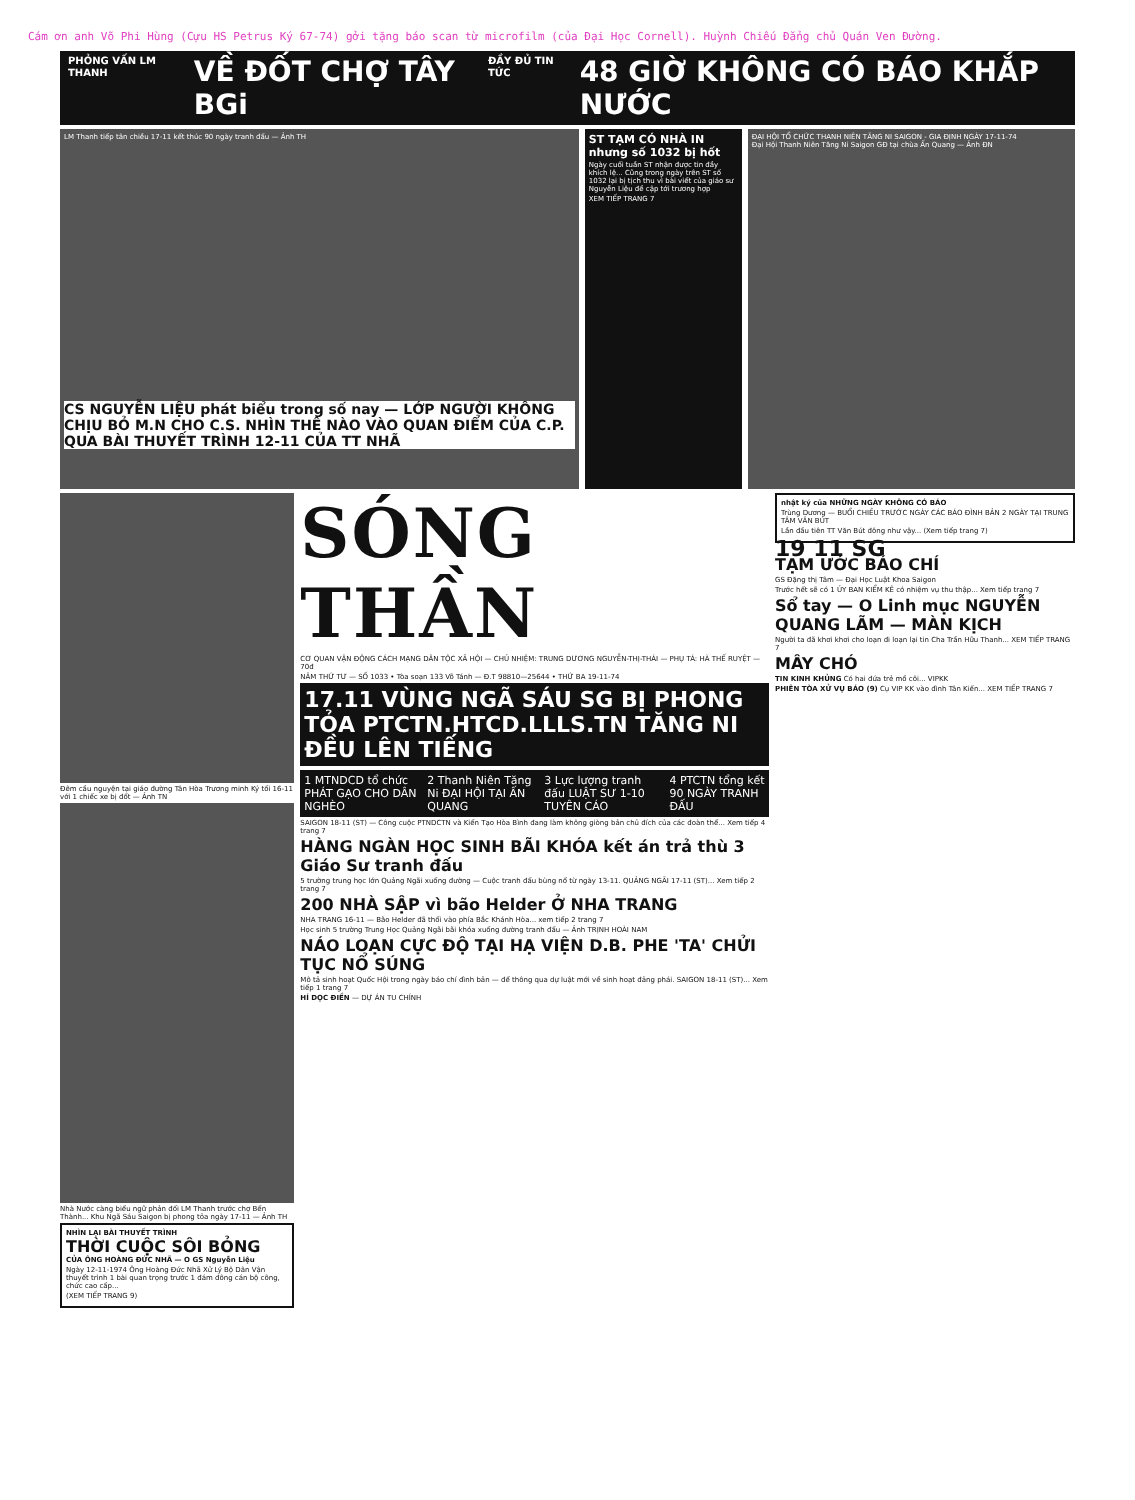Cám ơn anh Võ Phi Hùng (Cựu HS Petrus Ký 67-74) gởi tặng báo scan từ microfilm (của Đại Học Cornell). Huỳnh Chiếu Đẳng chủ Quán Ven Đường.
PHỎNG VẤN LM THANH VỀ ĐỐT CHỢ TÂY BGi ĐẦY ĐỦ TIN TỨC 48 GIỜ KHÔNG CÓ BÁO KHẮP NƯỚC
LM Thanh tiếp tân chiều 17-11 kết thúc 90 ngày tranh đấu — Ảnh TH
CS NGUYỄN LIỆU phát biểu trong số nay — LỚP NGƯỜI KHÔNG CHỊU BỎ M.N CHO C.S. NHÌN THẾ NÀO VÀO QUAN ĐIỂM CỦA C.P. QUA BÀI THUYẾT TRÌNH 12-11 CỦA TT NHÃ
ST TẠM CÓ NHÀ IN nhưng số 1032 bị hốt
Ngày cuối tuần ST nhận được tin đầy khích lệ... Cũng trong ngày trên ST số 1032 lại bị tịch thu vì bài viết của giáo sư Nguyễn Liệu đề cập tới trương hợp
XEM TIẾP TRANG 7
ĐẠI HỘI TỔ CHỨC THANH NIÊN TĂNG NI SAIGON - GIA ĐỊNH NGÀY 17-11-74
Đại Hội Thanh Niên Tăng Ni Saigon GĐ tại chùa Ấn Quang — Ảnh ĐN
Đêm cầu nguyện tại giáo đường Tân Hòa Trương minh Ký tối 16-11 với 1 chiếc xe bị đốt — Ảnh TN
Nhà Nước càng biểu ngữ phản đối LM Thanh trước chợ Bến Thành... Khu Ngã Sáu Saigon bị phong tỏa ngày 17-11 — Ảnh TH
NHÌN LẠI BÀI THUYẾT TRÌNH
THỜI CUỘC SÔI BỎNG
CỦA ÔNG HOÀNG ĐỨC NHÃ — O GS Nguyễn Liệu
Ngày 12-11-1974 Ông Hoàng Đức Nhã Xử Lý Bộ Dân Vận thuyết trình 1 bài quan trọng trước 1 đám đông cán bộ công, chức cao cấp...
(XEM TIẾP TRANG 9)
SÓNG THẦN
CƠ QUAN VẬN ĐỘNG CÁCH MẠNG DÂN TỘC XÃ HỘI — CHỦ NHIỆM: TRUNG DƯƠNG NGUYỄN-THỊ-THÁI — PHỤ TÁ: HÀ THẾ RUYỆT — 70đ
NĂM THỨ TƯ — SỐ 1033 • Tòa soạn 133 Võ Tánh — Đ.T 98810—25644 • THỨ BA 19-11-74
17.11 VÙNG NGÃ SÁU SG BỊ PHONG TỎA PTCTN.HTCD.LLLS.TN TĂNG NI ĐỀU LÊN TIẾNG
1 MTNDCD tổ chức PHÁT GẠO CHO DÂN NGHÈO 2 Thanh Niên Tăng Ni ĐẠI HỘI TẠI ẤN QUANG 3 Lực lượng tranh đấu LUẬT SƯ 1-10 TUYÊN CÁO 4 PTCTN tổng kết 90 NGÀY TRANH ĐẤU
SAIGON 18-11 (ST) — Công cuộc PTNDCTN và Kiến Tạo Hòa Bình đang làm không giòng bản chủ đích của các đoàn thể... Xem tiếp 4 trang 7
HÀNG NGÀN HỌC SINH BÃI KHÓA kết án trả thù 3 Giáo Sư tranh đấu
5 trường trung học lớn Quảng Ngãi xuống đường — Cuộc tranh đấu bùng nổ từ ngày 13-11. QUẢNG NGÃI 17-11 (ST)... Xem tiếp 2 trang 7
200 NHÀ SẬP vì bão Helder Ở NHA TRANG
NHA TRANG 16-11 — Bão Helder đã thổi vào phía Bắc Khánh Hòa... xem tiếp 2 trang 7
Học sinh 5 trường Trung Học Quảng Ngãi bãi khóa xuống đường tranh đấu — Ảnh TRỊNH HOÀI NAM
NÁO LOẠN CỰC ĐỘ TẠI HẠ VIỆN D.B. PHE 'TA' CHỬI TỤC NỔ SÚNG
Mô tả sinh hoạt Quốc Hội trong ngày báo chí đình bản — để thông qua dự luật mới về sinh hoạt đảng phái. SAIGON 18-11 (ST)... Xem tiếp 1 trang 7
HÍ DỌC ĐIỀN — DỰ ÁN TU CHÍNH
nhật ký của NHỮNG NGÀY KHÔNG CÓ BÁO
Trùng Dương — BUỔI CHIỀU TRƯỚC NGÀY CÁC BÁO ĐÌNH BẢN 2 NGÀY TẠI TRUNG TÂM VĂN BÚT
Lần đầu tiên TT Văn Bút đông như vậy... (Xem tiếp trang 7)
19 11 SG
TẠM ƯỚC BÁO CHÍ
GS Đặng thị Tâm — Đại Học Luật Khoa Saigon
Trước hết sẽ có 1 ỦY BAN KIỂM KÊ có nhiệm vụ thu thập... Xem tiếp trang 7
Sổ tay — O Linh mục NGUYỄN QUANG LÃM — MÀN KỊCH
Người ta đã khơi khơi cho loạn đi loạn lại tin Cha Trần Hữu Thanh... XEM TIẾP TRANG 7
MÂY CHÓ
TIN KINH KHỦNG Có hai đứa trẻ mồ côi... VIPKK
PHIÊN TÒA XỬ VỤ BÁO (9) Cụ VIP KK vào đình Tân Kiến... XEM TIẾP TRANG 7